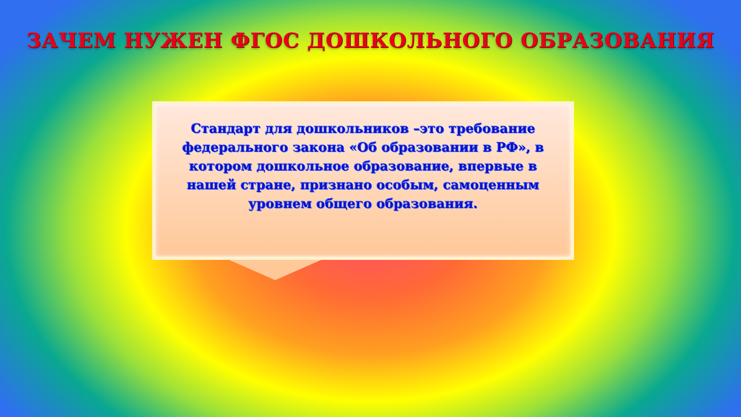ЗАЧЕМ НУЖЕН ФГОС ДОШКОЛЬНОГО ОБРАЗОВАНИЯ
Стандарт для дошкольников –это требование федерального закона «Об образовании в РФ», в котором дошкольное образование, впервые в нашей стране, признано особым, самоценным уровнем общего образования.